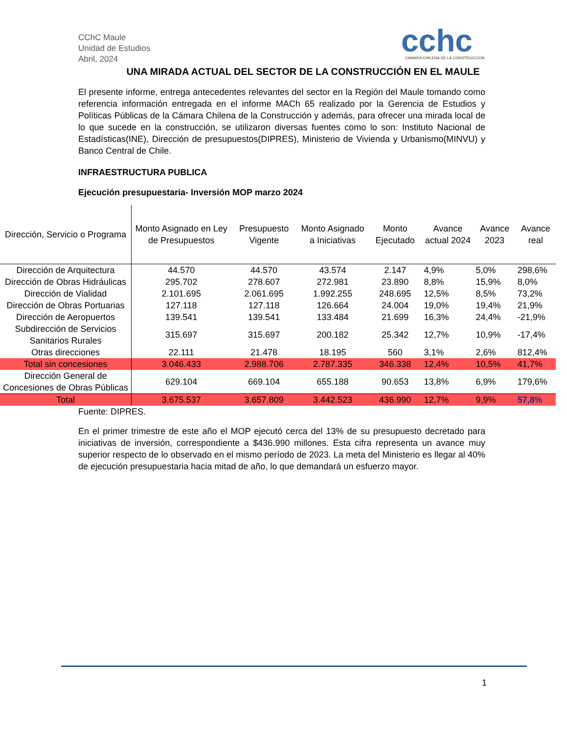CChC Maule
Unidad de Estudios
Abril, 2024
cchc
CAMARA CHILENA DE LA CONSTRUCCION
UNA MIRADA ACTUAL DEL SECTOR DE LA CONSTRUCCIÓN EN EL MAULE
El presente informe, entrega antecedentes relevantes del sector en la Región del Maule tomando como referencia información entregada en el informe MACh 65 realizado por la Gerencia de Estudios y Políticas Públicas de la Cámara Chilena de la Construcción y además, para ofrecer una mirada local de lo que sucede en la construcción, se utilizaron diversas fuentes como lo son: Instituto Nacional de Estadísticas(INE), Dirección de presupuestos(DIPRES), Ministerio de Vivienda y Urbanismo(MINVU) y Banco Central de Chile.
INFRAESTRUCTURA PUBLICA
Ejecución presupuestaria- Inversión MOP marzo 2024
| Dirección, Servicio o Programa | Monto Asignado en Ley de Presupuestos | Presupuesto Vigente | Monto Asignado a Iniciativas | Monto Ejecutado | Avance actual 2024 | Avance 2023 | Avance real |
| --- | --- | --- | --- | --- | --- | --- | --- |
| Dirección de Arquitectura | 44.570 | 44.570 | 43.574 | 2.147 | 4,9% | 5,0% | 298,6% |
| Dirección de Obras Hidráulicas | 295.702 | 278.607 | 272.981 | 23.890 | 8,8% | 15,9% | 8,0% |
| Dirección de Vialidad | 2.101.695 | 2.061.695 | 1.992.255 | 248.695 | 12,5% | 8,5% | 73,2% |
| Dirección de Obras Portuarias | 127.118 | 127.118 | 126.664 | 24.004 | 19,0% | 19,4% | 21,9% |
| Dirección de Aeropuertos | 139.541 | 139.541 | 133.484 | 21.699 | 16,3% | 24,4% | -21,9% |
| Subdirección de Servicios Sanitarios Rurales | 315.697 | 315.697 | 200.182 | 25.342 | 12,7% | 10,9% | -17,4% |
| Otras direcciones | 22.111 | 21.478 | 18.195 | 560 | 3,1% | 2,6% | 812,4% |
| Total sin concesiones | 3.046.433 | 2.988.706 | 2.787.335 | 346.338 | 12,4% | 10,5% | 41,7% |
| Dirección General de Concesiones de Obras Públicas | 629.104 | 669.104 | 655.188 | 90.653 | 13,8% | 6,9% | 179,6% |
| Total | 3.675.537 | 3.657.809 | 3.442.523 | 436.990 | 12,7% | 9,9% | 57,8% |
Fuente: DIPRES.
En el primer trimestre de este año el MOP ejecutó cerca del 13% de su presupuesto decretado para iniciativas de inversión, correspondiente a $436.990 millones. Esta cifra representa un avance muy superior respecto de lo observado en el mismo período de 2023. La meta del Ministerio es llegar al 40% de ejecución presupuestaria hacia mitad de año, lo que demandará un esfuerzo mayor.
1